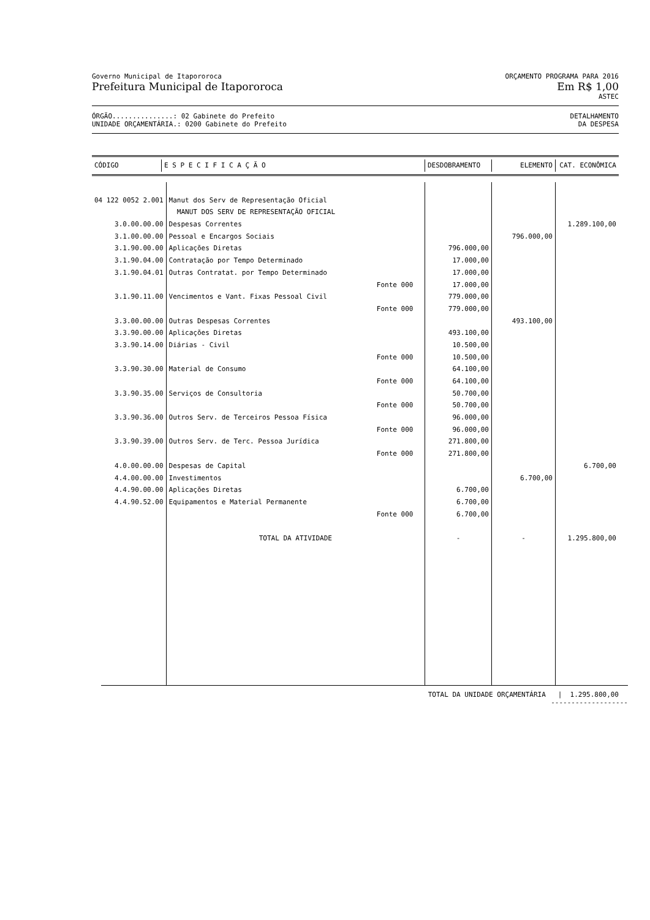Governo Municipal de Itapororoca ORÇAMENTO PROGRAMA PARA 2016
Prefeitura Municipal de Itapororoca Em R$ 1,00
ASTEC
ÓRGÃO...............: 02 Gabinete do Prefeito DETALHAMENTO
UNIDADE ORÇAMENTÁRIA.: 0200 Gabinete do Prefeito DA DESPESA
| CÓDIGO | E S P E C I F I C A Ç Ã O | | DESDOBRAMENTO | ELEMENTO | CAT. ECONÔMICA |
| --- | --- | --- | --- | --- | --- |
| 04 122 0052 2.001 | Manut dos Serv de Representação Oficial | | | | |
| | MANUT DOS SERV DE REPRESENTAÇÃO OFICIAL | | | | |
| 3.0.00.00.00 | Despesas Correntes | | | | 1.289.100,00 |
| 3.1.00.00.00 | Pessoal e Encargos Sociais | | | 796.000,00 | |
| 3.1.90.00.00 | Aplicações Diretas | | 796.000,00 | | |
| 3.1.90.04.00 | Contratação por Tempo Determinado | | 17.000,00 | | |
| 3.1.90.04.01 | Outras Contratat. por Tempo Determinado | | 17.000,00 | | |
| | | Fonte 000 | 17.000,00 | | |
| 3.1.90.11.00 | Vencimentos e Vant. Fixas Pessoal Civil | | 779.000,00 | | |
| | | Fonte 000 | 779.000,00 | | |
| 3.3.00.00.00 | Outras Despesas Correntes | | | 493.100,00 | |
| 3.3.90.00.00 | Aplicações Diretas | | 493.100,00 | | |
| 3.3.90.14.00 | Diárias - Civil | | 10.500,00 | | |
| | | Fonte 000 | 10.500,00 | | |
| 3.3.90.30.00 | Material de Consumo | | 64.100,00 | | |
| | | Fonte 000 | 64.100,00 | | |
| 3.3.90.35.00 | Serviços de Consultoria | | 50.700,00 | | |
| | | Fonte 000 | 50.700,00 | | |
| 3.3.90.36.00 | Outros Serv. de Terceiros Pessoa Física | | 96.000,00 | | |
| | | Fonte 000 | 96.000,00 | | |
| 3.3.90.39.00 | Outros Serv. de Terc. Pessoa Jurídica | | 271.800,00 | | |
| | | Fonte 000 | 271.800,00 | | |
| 4.0.00.00.00 | Despesas de Capital | | | | 6.700,00 |
| 4.4.00.00.00 | Investimentos | | | 6.700,00 | |
| 4.4.90.00.00 | Aplicações Diretas | | 6.700,00 | | |
| 4.4.90.52.00 | Equipamentos e Material Permanente | | 6.700,00 | | |
| | | Fonte 000 | 6.700,00 | | |
| | TOTAL DA ATIVIDADE | | - | - | 1.295.800,00 |
TOTAL DA UNIDADE ORÇAMENTÁRIA | 1.295.800,00
-------------------